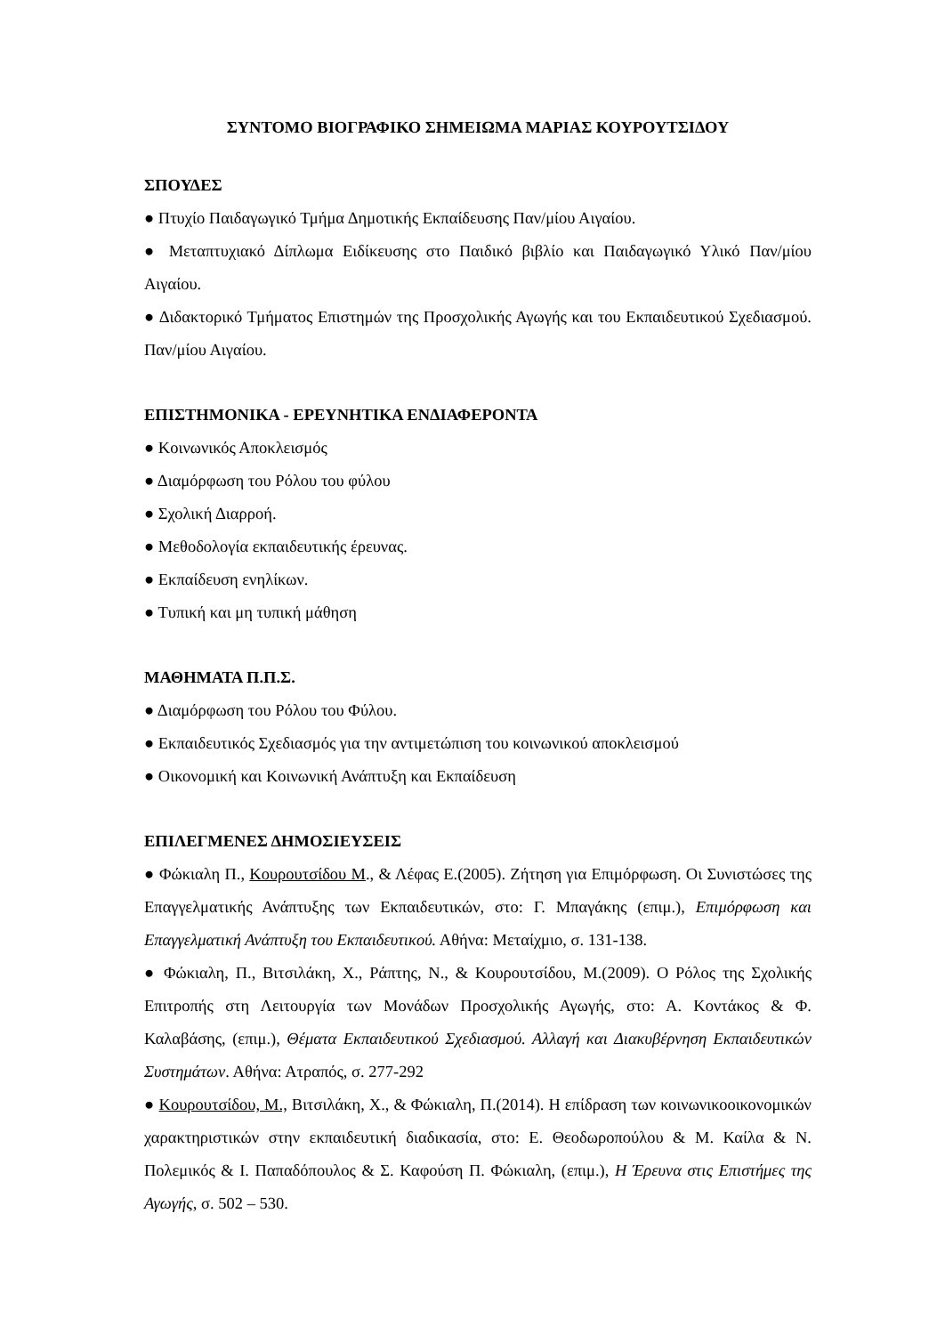ΣΥΝΤΟΜΟ ΒΙΟΓΡΑΦΙΚΟ ΣΗΜΕΙΩΜΑ ΜΑΡΙΑΣ ΚΟΥΡΟΥΤΣΙΔΟΥ
ΣΠΟΥΔΕΣ
● Πτυχίο Παιδαγωγικό Τμήμα Δημοτικής Εκπαίδευσης Παν/μίου Αιγαίου.
● Μεταπτυχιακό Δίπλωμα Ειδίκευσης στο Παιδικό βιβλίο και Παιδαγωγικό Υλικό Παν/μίου Αιγαίου.
● Διδακτορικό Τμήματος Επιστημών της Προσχολικής Αγωγής και του Εκπαιδευτικού Σχεδιασμού. Παν/μίου Αιγαίου.
ΕΠΙΣΤΗΜΟΝΙΚΑ - ΕΡΕΥΝΗΤΙΚΑ ΕΝΔΙΑΦΕΡΟΝΤΑ
● Κοινωνικός Αποκλεισμός
● Διαμόρφωση του Ρόλου του φύλου
● Σχολική Διαρροή.
● Μεθοδολογία εκπαιδευτικής έρευνας.
● Εκπαίδευση ενηλίκων.
● Τυπική και μη τυπική μάθηση
ΜΑΘΗΜΑΤΑ Π.Π.Σ.
● Διαμόρφωση του Ρόλου του Φύλου.
● Εκπαιδευτικός Σχεδιασμός για την αντιμετώπιση του κοινωνικού αποκλεισμού
● Οικονομική και Κοινωνική Ανάπτυξη και Εκπαίδευση
ΕΠΙΛΕΓΜΕΝΕΣ ΔΗΜΟΣΙΕΥΣΕΙΣ
● Φώκιαλη Π., Κουρουτσίδου Μ., & Λέφας Ε.(2005). Ζήτηση για Επιμόρφωση. Οι Συνιστώσες της Επαγγελματικής Ανάπτυξης των Εκπαιδευτικών, στο: Γ. Μπαγάκης (επιμ.), Επιμόρφωση και Επαγγελματική Ανάπτυξη του Εκπαιδευτικού. Αθήνα: Μεταίχμιο, σ. 131-138.
● Φώκιαλη, Π., Βιτσιλάκη, Χ., Ράπτης, Ν., & Κουρουτσίδου, Μ.(2009). Ο Ρόλος της Σχολικής Επιτροπής στη Λειτουργία των Μονάδων Προσχολικής Αγωγής, στο: Α. Κοντάκος & Φ. Καλαβάσης, (επιμ.), Θέματα Εκπαιδευτικού Σχεδιασμού. Αλλαγή και Διακυβέρνηση Εκπαιδευτικών Συστημάτων. Αθήνα: Ατραπός, σ. 277-292
● Κουρουτσίδου, Μ., Βιτσιλάκη, Χ., & Φώκιαλη, Π.(2014). Η επίδραση των κοινωνικοοικονομικών χαρακτηριστικών στην εκπαιδευτική διαδικασία, στο: Ε. Θεοδωροπούλου & Μ. Καίλα & Ν. Πολεμικός & Ι. Παπαδόπουλος & Σ. Καφούση Π. Φώκιαλη, (επιμ.), Η Έρευνα στις Επιστήμες της Αγωγής, σ. 502 – 530.